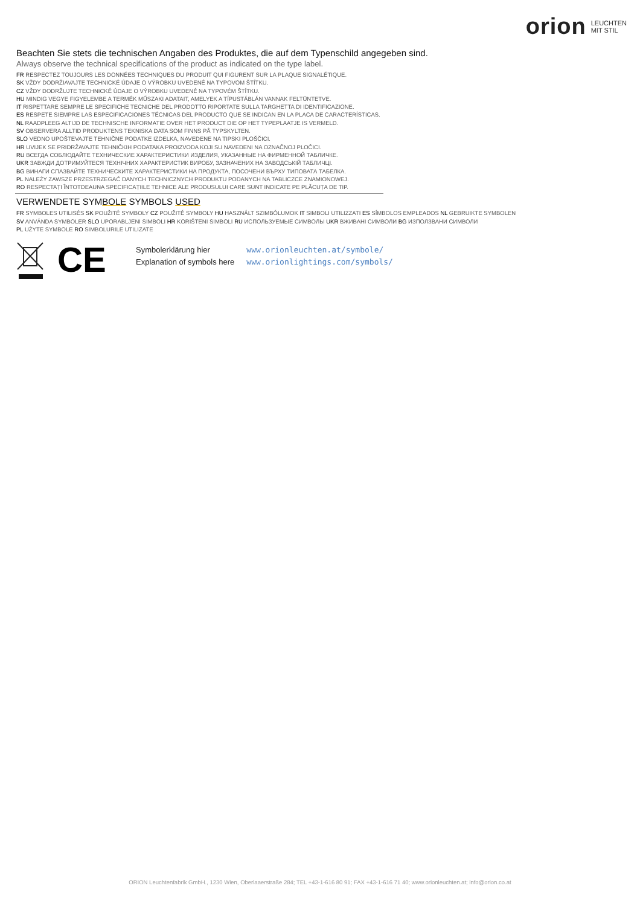orion LEUCHTEN
MIT STIL
Beachten Sie stets die technischen Angaben des Produktes, die auf dem Typenschild angegeben sind.
Always observe the technical specifications of the product as indicated on the type label.
FR RESPECTEZ TOUJOURS LES DONNÉES TECHNIQUES DU PRODUIT QUI FIGURENT SUR LA PLAQUE SIGNALÉTIQUE.
SK VŽDY DODRŽIAVAJTE TECHNICKÉ ÚDAJE O VÝROBKU UVEDENÉ NA TYPOVOM ŠTÍTKU.
CZ VŽDY DODRŽUJTE TECHNICKÉ ÚDAJE O VÝROBKU UVEDENÉ NA TYPOVÉM ŠTÍTKU.
HU MINDIG VEGYE FIGYELEMBE A TERMÉK MŰSZAKI ADATAIT, AMELYEK A TÍPUSTÁBLÁN VANNAK FELTÜNTETVE.
IT RISPETTARE SEMPRE LE SPECIFICHE TECNICHE DEL PRODOTTO RIPORTATE SULLA TARGHETTA DI IDENTIFICAZIONE.
ES RESPETE SIEMPRE LAS ESPECIFICACIONES TÉCNICAS DEL PRODUCTO QUE SE INDICAN EN LA PLACA DE CARACTERÍSTICAS.
NL RAADPLEEG ALTIJD DE TECHNISCHE INFORMATIE OVER HET PRODUCT DIE OP HET TYPEPLAATJE IS VERMELD.
SV OBSERVERA ALLTID PRODUKTENS TEKNISKA DATA SOM FINNS PÅ TYPSKYLTEN.
SLO VEDNO UPOŠTEVAJTE TEHNIČNE PODATKE IZDELKA, NAVEDENE NA TIPSKI PLOŠČICI.
HR UVIJEK SE PRIDRŽAVAJTE TEHNIČKIH PODATAKA PROIZVODA KOJI SU NAVEDENI NA OZNAČNOJ PLOČICI.
RU ВСЕГДА СОБЛЮДАЙТЕ ТЕХНИЧЕСКИЕ ХАРАКТЕРИСТИКИ ИЗДЕЛИЯ, УКАЗАННЫЕ НА ФИРМЕННОЙ ТАБЛИЧКЕ.
UKR ЗАВЖДИ ДОТРИМУЙТЕСЯ ТЕХНІЧНИХ ХАРАКТЕРИСТИК ВИРОБУ, ЗАЗНАЧЕНИХ НА ЗАВОДСЬКІЙ ТАБЛИЧЦІ.
BG ВИНАГИ СПАЗВАЙТЕ ТЕХНИЧЕСКИТЕ ХАРАКТЕРИСТИКИ НА ПРОДУКТА, ПОСОЧЕНИ ВЪРХУ ТИПОВАТА ТАБЕЛКА.
PL NALEŻY ZAWSZE PRZESTRZEGAĆ DANYCH TECHNICZNYCH PRODUKTU PODANYCH NA TABLICZCE ZNAMIONOWEJ.
RO RESPECTAȚI ÎNTOTDEAUNA SPECIFICAȚIILE TEHNICE ALE PRODUSULUI CARE SUNT INDICATE PE PLĂCUȚA DE TIP.
VERWENDETE SYMBOLE SYMBOLS USED
FR SYMBOLES UTILISÉS SK POUŽITÉ SYMBOLY CZ POUŽITÉ SYMBOLY HU HASZNÁLT SZIMBÓLUMOK IT SIMBOLI UTILIZZATI ES SÍMBOLOS EMPLEADOS NL GEBRUIKTE SYMBOLEN
SV ANVÄNDA SYMBOLER SLO UPORABLJENI SIMBOLI HR KORIŠTENI SIMBOLI RU ИСПОЛЬЗУЕМЫЕ СИМВОЛЫ UKR ВЖИВАНІ СИМВОЛИ BG ИЗПОЛЗВАНИ СИМВОЛИ
PL UŻYTE SYMBOLE RO SIMBOLURILE UTILIZATE
CE
Symbolerklärung hier
Explanation of symbols here
www.orionleuchten.at/symbole/
www.orionlightings.com/symbols/
ORION Leuchtenfabrik GmbH., 1230 Wien, Oberlaaerstraße 284; TEL +43-1-616 80 91; FAX +43-1-616 71 40; www.orionleuchten.at; info@orion.co.at